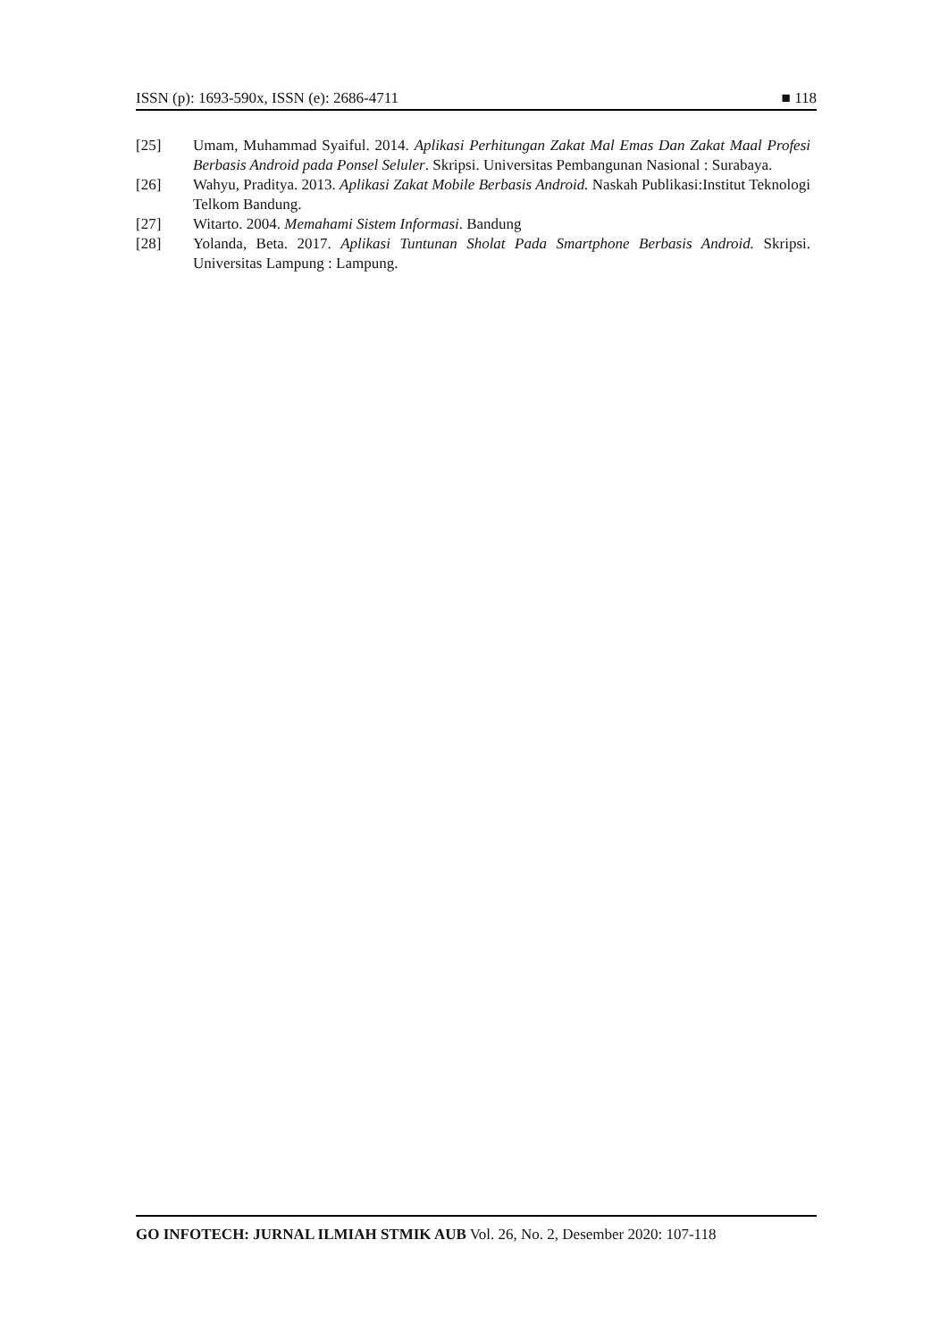ISSN (p): 1693-590x, ISSN (e): 2686-4711 ■ 118
[25] Umam, Muhammad Syaiful. 2014. Aplikasi Perhitungan Zakat Mal Emas Dan Zakat Maal Profesi Berbasis Android pada Ponsel Seluler. Skripsi. Universitas Pembangunan Nasional : Surabaya.
[26] Wahyu, Praditya. 2013. Aplikasi Zakat Mobile Berbasis Android. Naskah Publikasi:Institut Teknologi Telkom Bandung.
[27] Witarto. 2004. Memahami Sistem Informasi. Bandung
[28] Yolanda, Beta. 2017. Aplikasi Tuntunan Sholat Pada Smartphone Berbasis Android. Skripsi. Universitas Lampung : Lampung.
GO INFOTECH: JURNAL ILMIAH STMIK AUB Vol. 26, No. 2, Desember 2020: 107-118